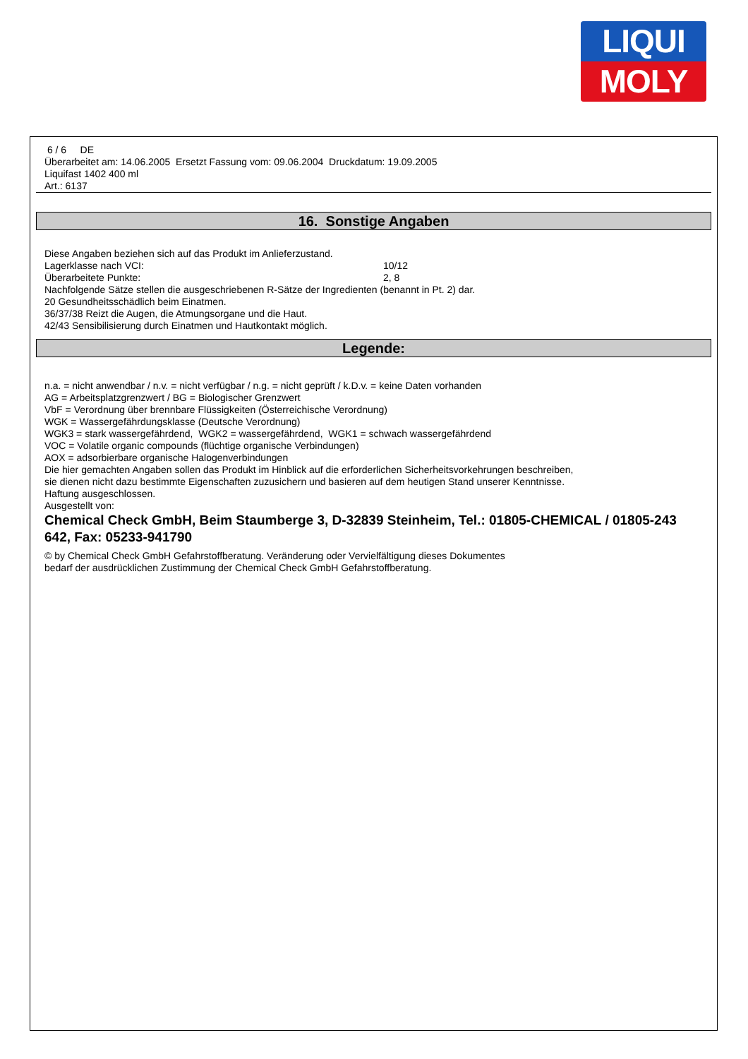LIQUI
MOLY
6 / 6 DE
Überarbeitet am: 14.06.2005 Ersetzt Fassung vom: 09.06.2004 Druckdatum: 19.09.2005
Liquifast 1402 400 ml
Art.: 6137
16. Sonstige Angaben
Diese Angaben beziehen sich auf das Produkt im Anlieferzustand.
Lagerklasse nach VCI: 10/12
Überarbeitete Punkte: 2, 8
Nachfolgende Sätze stellen die ausgeschriebenen R-Sätze der Ingredienten (benannt in Pt. 2) dar.
20 Gesundheitsschädlich beim Einatmen.
36/37/38 Reizt die Augen, die Atmungsorgane und die Haut.
42/43 Sensibilisierung durch Einatmen und Hautkontakt möglich.
Legende:
n.a. = nicht anwendbar / n.v. = nicht verfügbar / n.g. = nicht geprüft / k.D.v. = keine Daten vorhanden
AG = Arbeitsplatzgrenzwert / BG = Biologischer Grenzwert
VbF = Verordnung über brennbare Flüssigkeiten (Österreichische Verordnung)
WGK = Wassergefährdungsklasse (Deutsche Verordnung)
WGK3 = stark wassergefährdend, WGK2 = wassergefährdend, WGK1 = schwach wassergefährdend
VOC = Volatile organic compounds (flüchtige organische Verbindungen)
AOX = adsorbierbare organische Halogenverbindungen
Die hier gemachten Angaben sollen das Produkt im Hinblick auf die erforderlichen Sicherheitsvorkehrungen beschreiben,
sie dienen nicht dazu bestimmte Eigenschaften zuzusichern und basieren auf dem heutigen Stand unserer Kenntnisse.
Haftung ausgeschlossen.
Ausgestellt von:
Chemical Check GmbH, Beim Staumberge 3, D-32839 Steinheim, Tel.: 01805-CHEMICAL / 01805-243 642, Fax: 05233-941790
© by Chemical Check GmbH Gefahrstoffberatung. Veränderung oder Vervielfältigung dieses Dokumentes
bedarf der ausdrücklichen Zustimmung der Chemical Check GmbH Gefahrstoffberatung.